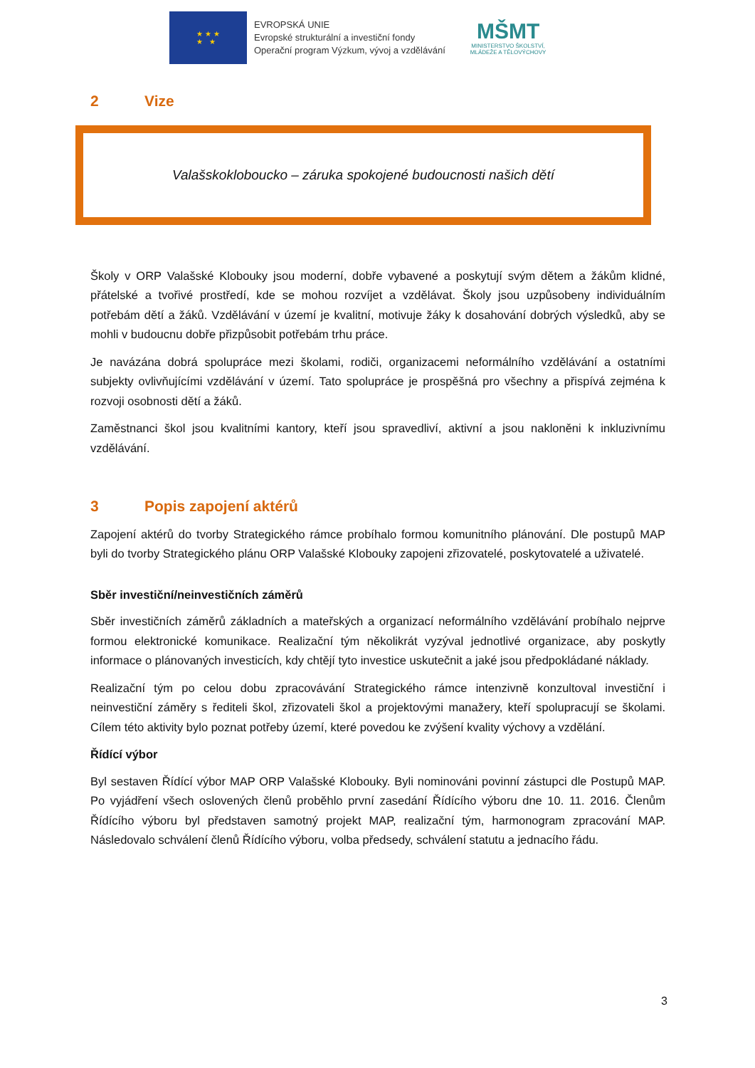★ ★ ★
★ ★
EVROPSKÁ UNIE
Evropské strukturální a investiční fondy
Operační program Výzkum, vývoj a vzdělávání
MŠMT
MINISTERSTVO ŠKOLSTVÍ,
MLÁDEŽE A TĚLOVÝCHOVY
2 Vize
Valašskokloboucko – záruka spokojené budoucnosti našich dětí
Školy v ORP Valašské Klobouky jsou moderní, dobře vybavené a poskytují svým dětem a žákům klidné, přátelské a tvořivé prostředí, kde se mohou rozvíjet a vzdělávat. Školy jsou uzpůsobeny individuálním potřebám dětí a žáků. Vzdělávání v území je kvalitní, motivuje žáky k dosahování dobrých výsledků, aby se mohli v budoucnu dobře přizpůsobit potřebám trhu práce.
Je navázána dobrá spolupráce mezi školami, rodiči, organizacemi neformálního vzdělávání a ostatními subjekty ovlivňujícími vzdělávání v území. Tato spolupráce je prospěšná pro všechny a přispívá zejména k rozvoji osobnosti dětí a žáků.
Zaměstnanci škol jsou kvalitními kantory, kteří jsou spravedliví, aktivní a jsou nakloněni k inkluzivnímu vzdělávání.
3 Popis zapojení aktérů
Zapojení aktérů do tvorby Strategického rámce probíhalo formou komunitního plánování. Dle postupů MAP byli do tvorby Strategického plánu ORP Valašské Klobouky zapojeni zřizovatelé, poskytovatelé a uživatelé.
Sběr investiční/neinvestičních záměrů
Sběr investičních záměrů základních a mateřských a organizací neformálního vzdělávání probíhalo nejprve formou elektronické komunikace. Realizační tým několikrát vyzýval jednotlivé organizace, aby poskytly informace o plánovaných investicích, kdy chtějí tyto investice uskutečnit a jaké jsou předpokládané náklady.
Realizační tým po celou dobu zpracovávání Strategického rámce intenzivně konzultoval investiční i neinvestiční záměry s řediteli škol, zřizovateli škol a projektovými manažery, kteří spolupracují se školami. Cílem této aktivity bylo poznat potřeby území, které povedou ke zvýšení kvality výchovy a vzdělání.
Řídící výbor
Byl sestaven Řídící výbor MAP ORP Valašské Klobouky. Byli nominováni povinní zástupci dle Postupů MAP. Po vyjádření všech oslovených členů proběhlo první zasedání Řídícího výboru dne 10. 11. 2016. Členům Řídícího výboru byl představen samotný projekt MAP, realizační tým, harmonogram zpracování MAP. Následovalo schválení členů Řídícího výboru, volba předsedy, schválení statutu a jednacího řádu.
3